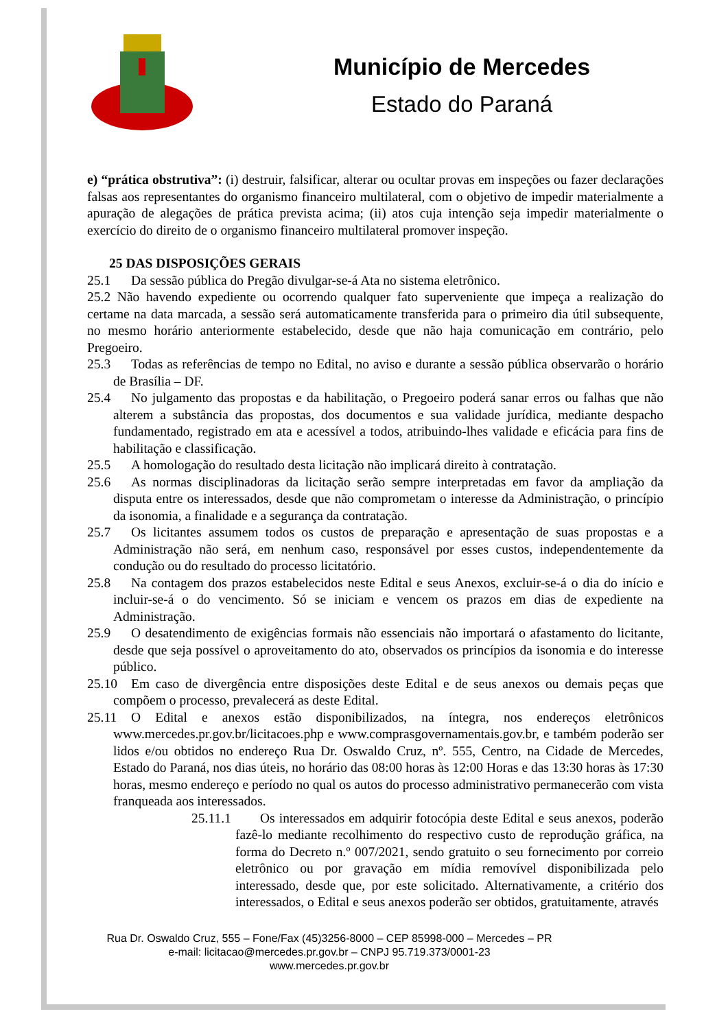Município de Mercedes
Estado do Paraná
e) “prática obstrutiva”: (i) destruir, falsificar, alterar ou ocultar provas em inspeções ou fazer declarações falsas aos representantes do organismo financeiro multilateral, com o objetivo de impedir materialmente a apuração de alegações de prática prevista acima; (ii) atos cuja intenção seja impedir materialmente o exercício do direito de o organismo financeiro multilateral promover inspeção.
25 DAS DISPOSIÇÕES GERAIS
25.1 Da sessão pública do Pregão divulgar-se-á Ata no sistema eletrônico.
25.2 Não havendo expediente ou ocorrendo qualquer fato superveniente que impeça a realização do certame na data marcada, a sessão será automaticamente transferida para o primeiro dia útil subsequente, no mesmo horário anteriormente estabelecido, desde que não haja comunicação em contrário, pelo Pregoeiro.
25.3 Todas as referências de tempo no Edital, no aviso e durante a sessão pública observarão o horário de Brasília – DF.
25.4 No julgamento das propostas e da habilitação, o Pregoeiro poderá sanar erros ou falhas que não alterem a substância das propostas, dos documentos e sua validade jurídica, mediante despacho fundamentado, registrado em ata e acessível a todos, atribuindo-lhes validade e eficácia para fins de habilitação e classificação.
25.5 A homologação do resultado desta licitação não implicará direito à contratação.
25.6 As normas disciplinadoras da licitação serão sempre interpretadas em favor da ampliação da disputa entre os interessados, desde que não comprometam o interesse da Administração, o princípio da isonomia, a finalidade e a segurança da contratação.
25.7 Os licitantes assumem todos os custos de preparação e apresentação de suas propostas e a Administração não será, em nenhum caso, responsável por esses custos, independentemente da condução ou do resultado do processo licitatório.
25.8 Na contagem dos prazos estabelecidos neste Edital e seus Anexos, excluir-se-á o dia do início e incluir-se-á o do vencimento. Só se iniciam e vencem os prazos em dias de expediente na Administração.
25.9 O desatendimento de exigências formais não essenciais não importará o afastamento do licitante, desde que seja possível o aproveitamento do ato, observados os princípios da isonomia e do interesse público.
25.10 Em caso de divergência entre disposições deste Edital e de seus anexos ou demais peças que compõem o processo, prevalecerá as deste Edital.
25.11 O Edital e anexos estão disponibilizados, na íntegra, nos endereços eletrônicos www.mercedes.pr.gov.br/licitacoes.php e www.comprasgovernamentais.gov.br, e também poderão ser lidos e/ou obtidos no endereço Rua Dr. Oswaldo Cruz, nº. 555, Centro, na Cidade de Mercedes, Estado do Paraná, nos dias úteis, no horário das 08:00 horas às 12:00 Horas e das 13:30 horas às 17:30 horas, mesmo endereço e período no qual os autos do processo administrativo permanecerão com vista franqueada aos interessados.
25.11.1 Os interessados em adquirir fotocópia deste Edital e seus anexos, poderão fazê-lo mediante recolhimento do respectivo custo de reprodução gráfica, na forma do Decreto n.º 007/2021, sendo gratuito o seu fornecimento por correio eletrônico ou por gravação em mídia removível disponibilizada pelo interessado, desde que, por este solicitado. Alternativamente, a critério dos interessados, o Edital e seus anexos poderão ser obtidos, gratuitamente, através
Rua Dr. Oswaldo Cruz, 555 – Fone/Fax (45)3256-8000 – CEP 85998-000 – Mercedes – PR
e-mail: licitacao@mercedes.pr.gov.br – CNPJ 95.719.373/0001-23
www.mercedes.pr.gov.br